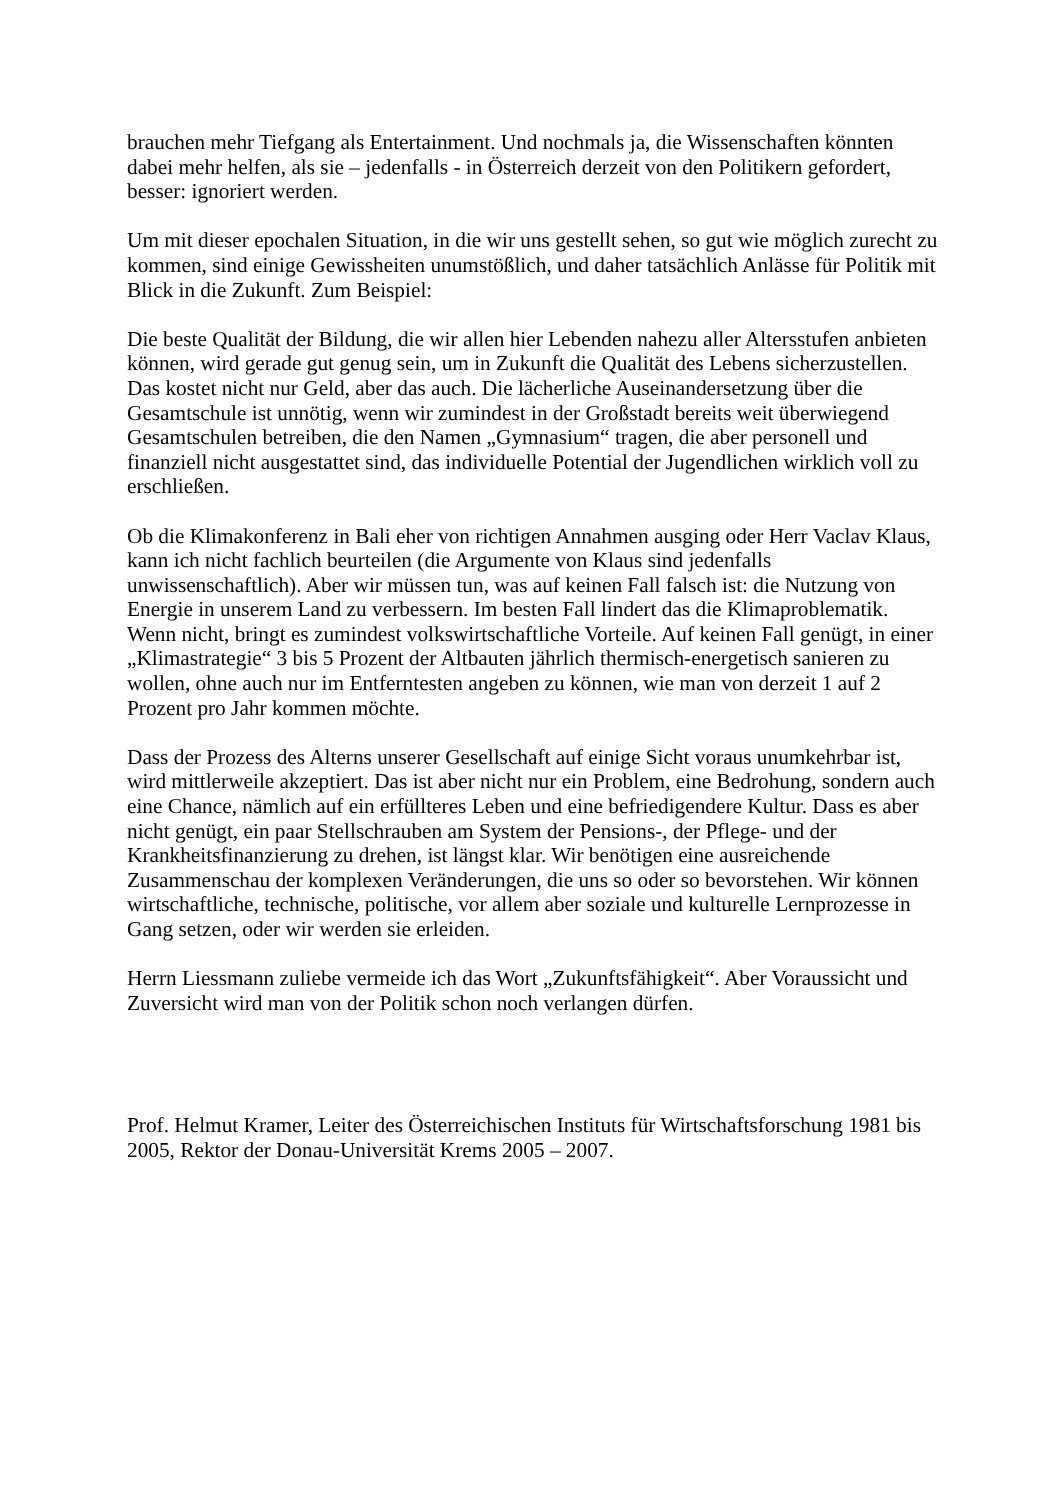brauchen mehr Tiefgang als Entertainment. Und nochmals ja, die Wissenschaften könnten dabei mehr helfen, als sie – jedenfalls - in Österreich derzeit von den Politikern gefordert, besser: ignoriert werden.
Um mit dieser epochalen Situation, in die wir uns gestellt sehen, so gut wie möglich zurecht zu kommen, sind einige Gewissheiten unumstößlich, und daher tatsächlich Anlässe für Politik mit Blick in die Zukunft. Zum Beispiel:
Die beste Qualität der Bildung, die wir allen hier Lebenden nahezu aller Altersstufen anbieten können, wird gerade gut genug sein, um in Zukunft die Qualität des Lebens sicherzustellen. Das kostet nicht nur Geld, aber das auch. Die lächerliche Auseinandersetzung über die Gesamtschule ist unnötig, wenn wir zumindest in der Großstadt bereits weit überwiegend Gesamtschulen betreiben, die den Namen „Gymnasium“ tragen, die aber personell und finanziell nicht ausgestattet sind, das individuelle Potential der Jugendlichen wirklich voll zu erschließen.
Ob die Klimakonferenz in Bali eher von richtigen Annahmen ausging oder Herr Vaclav Klaus, kann ich nicht fachlich beurteilen (die Argumente von Klaus sind jedenfalls unwissenschaftlich). Aber wir müssen tun, was auf keinen Fall falsch ist: die Nutzung von Energie in unserem Land zu verbessern. Im besten Fall lindert das die Klimaproblematik. Wenn nicht, bringt es zumindest volkswirtschaftliche Vorteile. Auf keinen Fall genügt, in einer „Klimastrategie“ 3 bis 5 Prozent der Altbauten jährlich thermisch-energetisch sanieren zu wollen, ohne auch nur im Entferntesten angeben zu können, wie man von derzeit 1 auf 2 Prozent pro Jahr kommen möchte.
Dass der Prozess des Alterns unserer Gesellschaft auf einige Sicht voraus unumkehrbar ist, wird mittlerweile akzeptiert. Das ist aber nicht nur ein Problem, eine Bedrohung, sondern auch eine Chance, nämlich auf ein erfüllteres Leben und eine befriedigendere Kultur. Dass es aber nicht genügt, ein paar Stellschrauben am System der Pensions-, der Pflege- und der Krankheitsfinanzierung zu drehen, ist längst klar. Wir benötigen eine ausreichende Zusammenschau der komplexen Veränderungen, die uns so oder so bevorstehen. Wir können wirtschaftliche, technische, politische, vor allem aber soziale und kulturelle Lernprozesse in Gang setzen, oder wir werden sie erleiden.
Herrn Liessmann zuliebe vermeide ich das Wort „Zukunftsfähigkeit“. Aber Voraussicht und Zuversicht wird man von der Politik schon noch verlangen dürfen.
Prof. Helmut Kramer, Leiter des Österreichischen Instituts für Wirtschaftsforschung 1981 bis 2005, Rektor der Donau-Universität Krems 2005 – 2007.